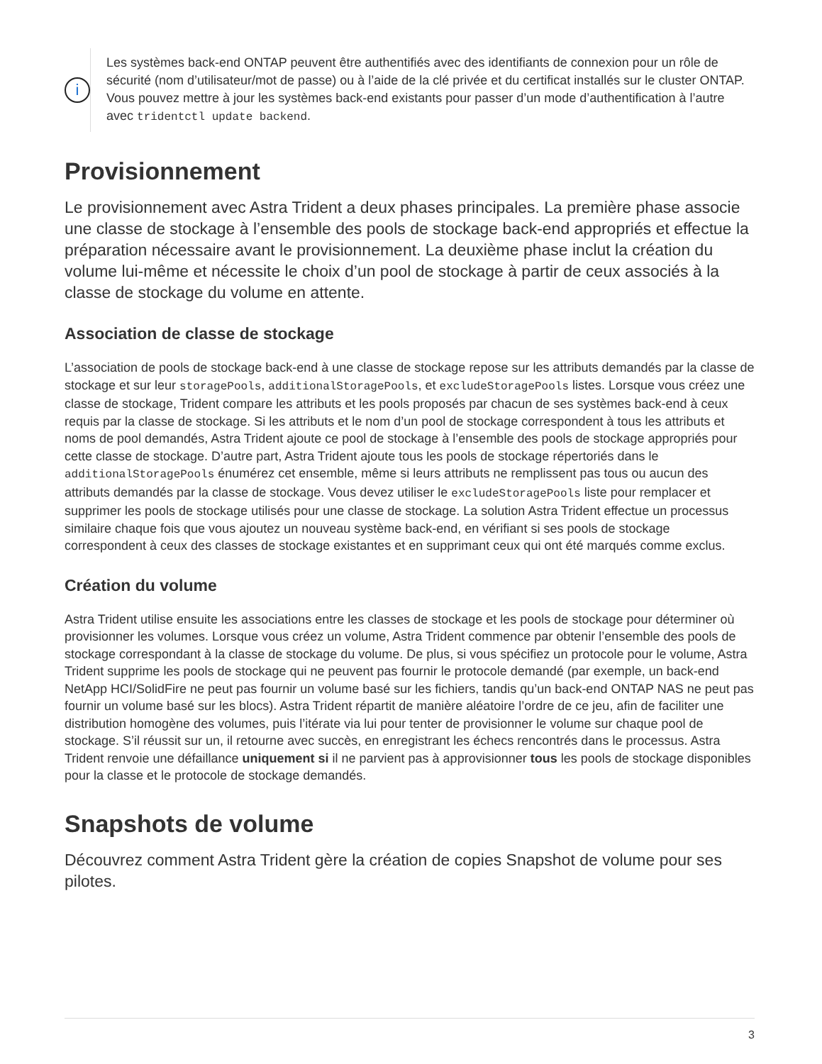i
Les systèmes back-end ONTAP peuvent être authentifiés avec des identifiants de connexion pour un rôle de sécurité (nom d’utilisateur/mot de passe) ou à l’aide de la clé privée et du certificat installés sur le cluster ONTAP. Vous pouvez mettre à jour les systèmes back-end existants pour passer d’un mode d’authentification à l’autre avec tridentctl update backend.
Provisionnement
Le provisionnement avec Astra Trident a deux phases principales. La première phase associe une classe de stockage à l’ensemble des pools de stockage back-end appropriés et effectue la préparation nécessaire avant le provisionnement. La deuxième phase inclut la création du volume lui-même et nécessite le choix d’un pool de stockage à partir de ceux associés à la classe de stockage du volume en attente.
Association de classe de stockage
L’association de pools de stockage back-end à une classe de stockage repose sur les attributs demandés par la classe de stockage et sur leur storagePools, additionalStoragePools, et excludeStoragePools listes. Lorsque vous créez une classe de stockage, Trident compare les attributs et les pools proposés par chacun de ses systèmes back-end à ceux requis par la classe de stockage. Si les attributs et le nom d’un pool de stockage correspondent à tous les attributs et noms de pool demandés, Astra Trident ajoute ce pool de stockage à l’ensemble des pools de stockage appropriés pour cette classe de stockage. D’autre part, Astra Trident ajoute tous les pools de stockage répertoriés dans le additionalStoragePools énumérez cet ensemble, même si leurs attributs ne remplissent pas tous ou aucun des attributs demandés par la classe de stockage. Vous devez utiliser le excludeStoragePools liste pour remplacer et supprimer les pools de stockage utilisés pour une classe de stockage. La solution Astra Trident effectue un processus similaire chaque fois que vous ajoutez un nouveau système back-end, en vérifiant si ses pools de stockage correspondent à ceux des classes de stockage existantes et en supprimant ceux qui ont été marqués comme exclus.
Création du volume
Astra Trident utilise ensuite les associations entre les classes de stockage et les pools de stockage pour déterminer où provisionner les volumes. Lorsque vous créez un volume, Astra Trident commence par obtenir l’ensemble des pools de stockage correspondant à la classe de stockage du volume. De plus, si vous spécifiez un protocole pour le volume, Astra Trident supprime les pools de stockage qui ne peuvent pas fournir le protocole demandé (par exemple, un back-end NetApp HCI/SolidFire ne peut pas fournir un volume basé sur les fichiers, tandis qu’un back-end ONTAP NAS ne peut pas fournir un volume basé sur les blocs). Astra Trident répartit de manière aléatoire l’ordre de ce jeu, afin de faciliter une distribution homogène des volumes, puis l’itérate via lui pour tenter de provisionner le volume sur chaque pool de stockage. S’il réussit sur un, il retourne avec succès, en enregistrant les échecs rencontrés dans le processus. Astra Trident renvoie une défaillance uniquement si il ne parvient pas à approvisionner tous les pools de stockage disponibles pour la classe et le protocole de stockage demandés.
Snapshots de volume
Découvrez comment Astra Trident gère la création de copies Snapshot de volume pour ses pilotes.
3